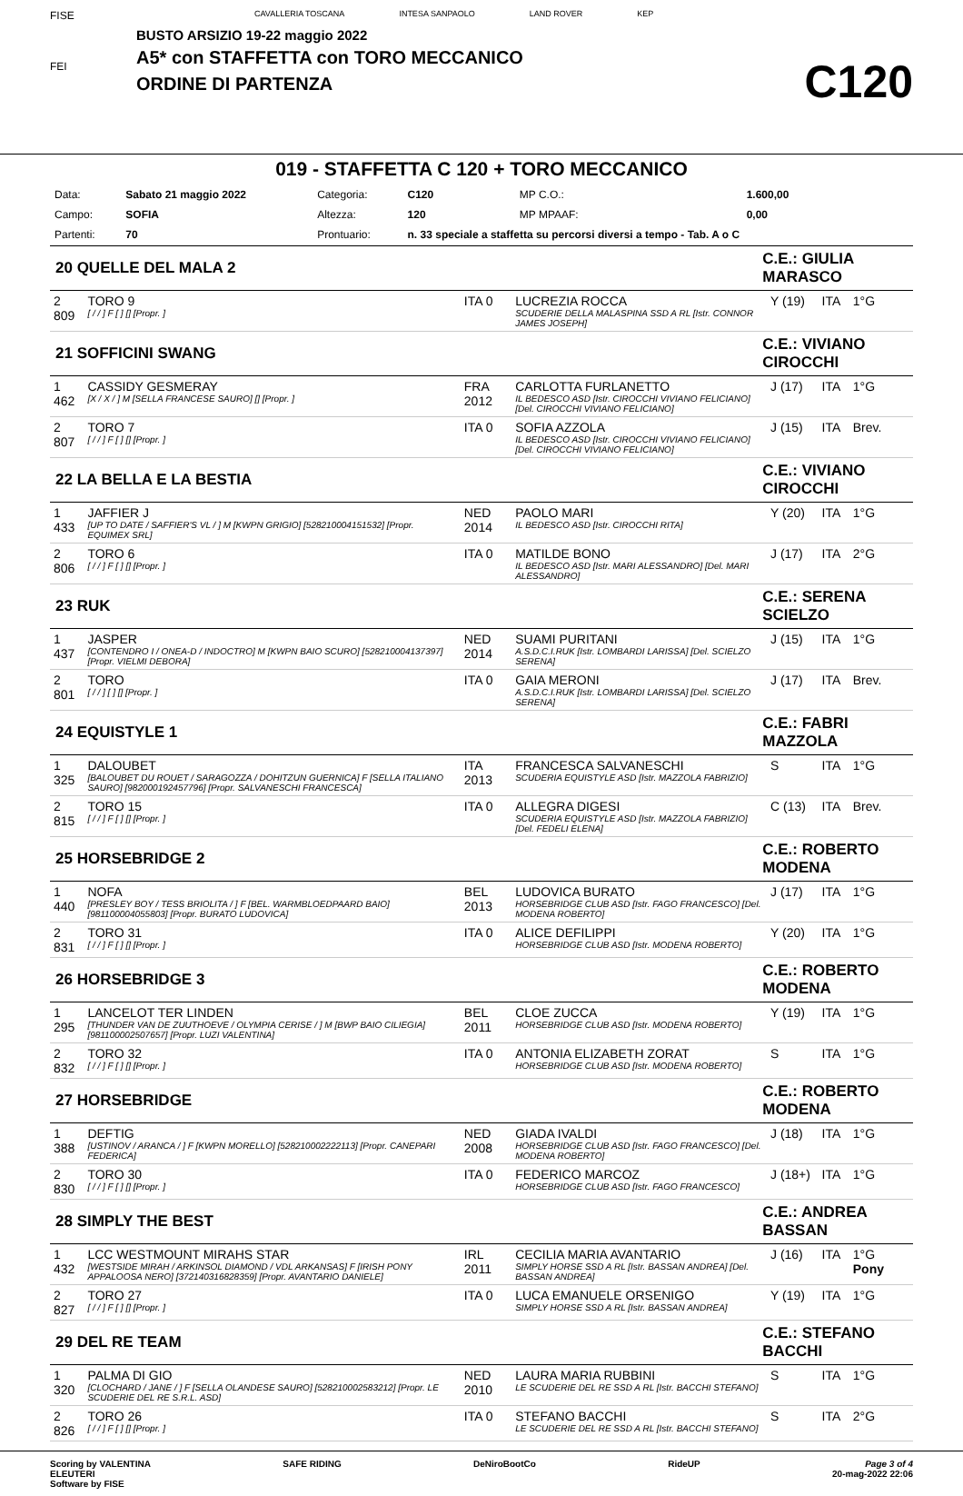FISE
FEI
CAVALLERIA TOSCANA INTESA SANPAOLO LAND ROVER KEP
BUSTO ARSIZIO 19-22 maggio 2022
A5* con STAFFETTA con TORO MECCANICO
ORDINE DI PARTENZA
C120
019 - STAFFETTA C 120 + TORO MECCANICO
| Data: | Sabato 21 maggio 2022 | Categoria: | C120 | MP C.O.: | 1.600,00 |
| Campo: | SOFIA | Altezza: | 120 | MP MPAAF: | 0,00 |
| Partenti: | 70 | Prontuario: | n. 33 speciale a staffetta su percorsi diversi a tempo - Tab. A o C | | |
| 20 QUELLE DEL MALA 2 | | | | C.E.: GIULIA MARASCO | | | |
| 2 809 | TORO 9 [ / / ] F [ ] [] [Propr. ] | ITA 0 | LUCREZIA ROCCA SCUDERIE DELLA MALASPINA SSD A RL [Istr. CONNOR JAMES JOSEPH] | | Y (19) | ITA | 1°G |
| 21 SOFFICINI SWANG | | | | C.E.: VIVIANO CIROCCHI | | | |
| 1 462 | CASSIDY GESMERAY [X / X / ] M [SELLA FRANCESE SAURO] [] [Propr. ] | FRA 2012 | CARLOTTA FURLANETTO IL BEDESCO ASD [Istr. CIROCCHI VIVIANO FELICIANO] [Del. CIROCCHI VIVIANO FELICIANO] | | J (17) | ITA | 1°G |
| 2 807 | TORO 7 [ / / ] F [ ] [] [Propr. ] | ITA 0 | SOFIA AZZOLA IL BEDESCO ASD [Istr. CIROCCHI VIVIANO FELICIANO] [Del. CIROCCHI VIVIANO FELICIANO] | | J (15) | ITA | Brev. |
| 22 LA BELLA E LA BESTIA | | | | C.E.: VIVIANO CIROCCHI | | | |
| 1 433 | JAFFIER J [UP TO DATE / SAFFIER'S VL / ] M [KWPN GRIGIO] [528210004151532] [Propr. EQUIMEX SRL] | NED 2014 | PAOLO MARI IL BEDESCO ASD [Istr. CIROCCHI RITA] | | Y (20) | ITA | 1°G |
| 2 806 | TORO 6 [ / / ] F [ ] [] [Propr. ] | ITA 0 | MATILDE BONO IL BEDESCO ASD [Istr. MARI ALESSANDRO] [Del. MARI ALESSANDRO] | | J (17) | ITA | 2°G |
| 23 RUK | | | | C.E.: SERENA SCIELZO | | | |
| 1 437 | JASPER [CONTENDRO I / ONEA-D / INDOCTRO] M [KWPN BAIO SCURO] [528210004137397] [Propr. VIELMI DEBORA] | NED 2014 | SUAMI PURITANI A.S.D.C.I.RUK [Istr. LOMBARDI LARISSA] [Del. SCIELZO SERENA] | | J (15) | ITA | 1°G |
| 2 801 | TORO [ / / ] [ ] [] [Propr. ] | ITA 0 | GAIA MERONI A.S.D.C.I.RUK [Istr. LOMBARDI LARISSA] [Del. SCIELZO SERENA] | | J (17) | ITA | Brev. |
| 24 EQUISTYLE 1 | | | | C.E.: FABRI MAZZOLA | | | |
| 1 325 | DALOUBET [BALOUBET DU ROUET / SARAGOZZA / DOHITZUN GUERNICA] F [SELLA ITALIANO SAURO] [982000192457796] [Propr. SALVANESCHI FRANCESCA] | ITA 2013 | FRANCESCA SALVANESCHI SCUDERIA EQUISTYLE ASD [Istr. MAZZOLA FABRIZIO] | | S | ITA | 1°G |
| 2 815 | TORO 15 [ / / ] F [ ] [] [Propr. ] | ITA 0 | ALLEGRA DIGESI SCUDERIA EQUISTYLE ASD [Istr. MAZZOLA FABRIZIO] [Del. FEDELI ELENA] | | C (13) | ITA | Brev. |
| 25 HORSEBRIDGE 2 | | | | C.E.: ROBERTO MODENA | | | |
| 1 440 | NOFA [PRESLEY BOY / TESS BRIOLITA / ] F [BEL. WARMBLOEDPAARD BAIO] [981100004055803] [Propr. BURATO LUDOVICA] | BEL 2013 | LUDOVICA BURATO HORSEBRIDGE CLUB ASD [Istr. FAGO FRANCESCO] [Del. MODENA ROBERTO] | | J (17) | ITA | 1°G |
| 2 831 | TORO 31 [ / / ] F [ ] [] [Propr. ] | ITA 0 | ALICE DEFILIPPI HORSEBRIDGE CLUB ASD [Istr. MODENA ROBERTO] | | Y (20) | ITA | 1°G |
| 26 HORSEBRIDGE 3 | | | | C.E.: ROBERTO MODENA | | | |
| 1 295 | LANCELOT TER LINDEN [THUNDER VAN DE ZUUTHOEVE / OLYMPIA CERISE / ] M [BWP BAIO CILIEGIA] [981100002507657] [Propr. LUZI VALENTINA] | BEL 2011 | CLOE ZUCCA HORSEBRIDGE CLUB ASD [Istr. MODENA ROBERTO] | | Y (19) | ITA | 1°G |
| 2 832 | TORO 32 [ / / ] F [ ] [] [Propr. ] | ITA 0 | ANTONIA ELIZABETH ZORAT HORSEBRIDGE CLUB ASD [Istr. MODENA ROBERTO] | | S | ITA | 1°G |
| 27 HORSEBRIDGE | | | | C.E.: ROBERTO MODENA | | | |
| 1 388 | DEFTIG [USTINOV / ARANCA / ] F [KWPN MORELLO] [528210002222113] [Propr. CANEPARI FEDERICA] | NED 2008 | GIADA IVALDI HORSEBRIDGE CLUB ASD [Istr. FAGO FRANCESCO] [Del. MODENA ROBERTO] | | J (18) | ITA | 1°G |
| 2 830 | TORO 30 [ / / ] F [ ] [] [Propr. ] | ITA 0 | FEDERICO MARCOZ HORSEBRIDGE CLUB ASD [Istr. FAGO FRANCESCO] | | J (18+) | ITA | 1°G |
| 28 SIMPLY THE BEST | | | | C.E.: ANDREA BASSAN | | | |
| 1 432 | LCC WESTMOUNT MIRAHS STAR [WESTSIDE MIRAH / ARKINSOL DIAMOND / VDL ARKANSAS] F [IRISH PONY APPALOOSA NERO] [372140316828359] [Propr. AVANTARIO DANIELE] | IRL 2011 | CECILIA MARIA AVANTARIO SIMPLY HORSE SSD A RL [Istr. BASSAN ANDREA] [Del. BASSAN ANDREA] | | J (16) | ITA | 1°G Pony |
| 2 827 | TORO 27 [ / / ] F [ ] [] [Propr. ] | ITA 0 | LUCA EMANUELE ORSENIGO SIMPLY HORSE SSD A RL [Istr. BASSAN ANDREA] | | Y (19) | ITA | 1°G |
| 29 DEL RE TEAM | | | | C.E.: STEFANO BACCHI | | | |
| 1 320 | PALMA DI GIO [CLOCHARD / JANE / ] F [SELLA OLANDESE SAURO] [528210002583212] [Propr. LE SCUDERIE DEL RE S.R.L. ASD] | NED 2010 | LAURA MARIA RUBBINI LE SCUDERIE DEL RE SSD A RL [Istr. BACCHI STEFANO] | | S | ITA | 1°G |
| 2 826 | TORO 26 [ / / ] F [ ] [] [Propr. ] | ITA 0 | STEFANO BACCHI LE SCUDERIE DEL RE SSD A RL [Istr. BACCHI STEFANO] | | S | ITA | 2°G |
Scoring by VALENTINA
ELEUTERI
Software by FISE
SAFE RIDING DeNiroBootCo RideUP Page 3 of 4
20-mag-2022 22:06